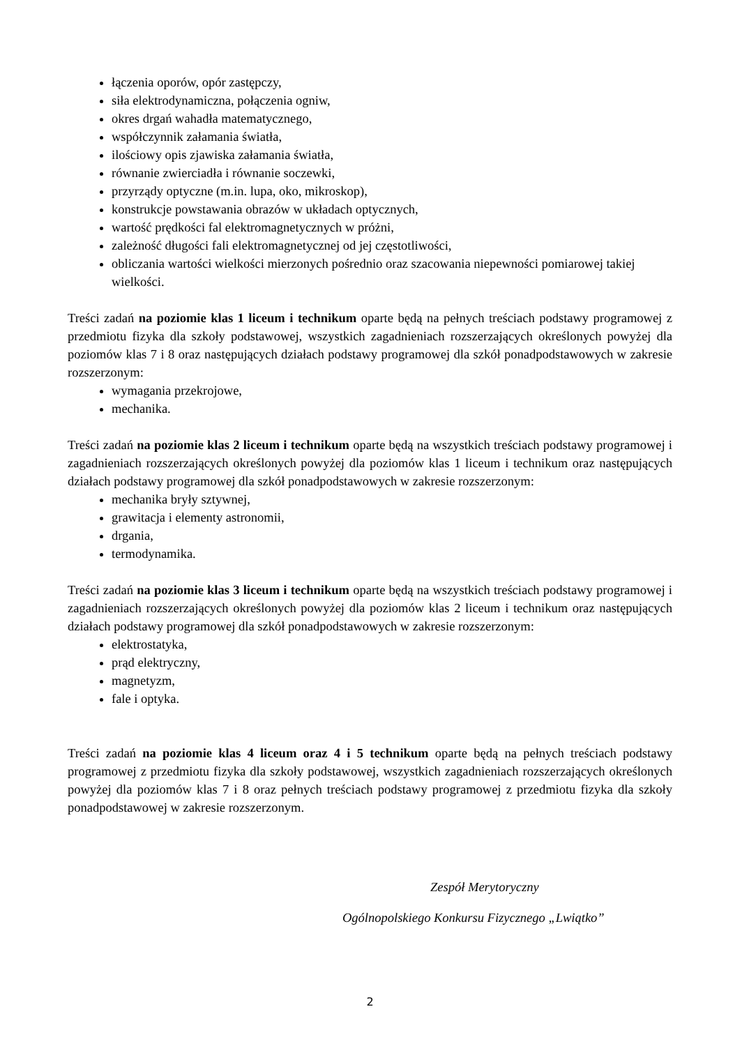łączenia oporów, opór zastępczy,
siła elektrodynamiczna, połączenia ogniw,
okres drgań wahadła matematycznego,
współczynnik załamania światła,
ilościowy opis zjawiska załamania światła,
równanie zwierciadła i równanie soczewki,
przyrządy optyczne (m.in. lupa, oko, mikroskop),
konstrukcje powstawania obrazów w układach optycznych,
wartość prędkości fal elektromagnetycznych w próżni,
zależność długości fali elektromagnetycznej od jej częstotliwości,
obliczania wartości wielkości mierzonych pośrednio oraz szacowania niepewności pomiarowej takiej wielkości.
Treści zadań na poziomie klas 1 liceum i technikum oparte będą na pełnych treściach podstawy programowej z przedmiotu fizyka dla szkoły podstawowej, wszystkich zagadnieniach rozszerzających określonych powyżej dla poziomów klas 7 i 8 oraz następujących działach podstawy programowej dla szkół ponadpodstawowych w zakresie rozszerzonym:
wymagania przekrojowe,
mechanika.
Treści zadań na poziomie klas 2 liceum i technikum oparte będą na wszystkich treściach podstawy programowej i zagadnieniach rozszerzających określonych powyżej dla poziomów klas 1 liceum i technikum oraz następujących działach podstawy programowej dla szkół ponadpodstawowych w zakresie rozszerzonym:
mechanika bryły sztywnej,
grawitacja i elementy astronomii,
drgania,
termodynamika.
Treści zadań na poziomie klas 3 liceum i technikum oparte będą na wszystkich treściach podstawy programowej i zagadnieniach rozszerzających określonych powyżej dla poziomów klas 2 liceum i technikum oraz następujących działach podstawy programowej dla szkół ponadpodstawowych w zakresie rozszerzonym:
elektrostatyka,
prąd elektryczny,
magnetyzm,
fale i optyka.
Treści zadań na poziomie klas 4 liceum oraz 4 i 5 technikum oparte będą na pełnych treściach podstawy programowej z przedmiotu fizyka dla szkoły podstawowej, wszystkich zagadnieniach rozszerzających określonych powyżej dla poziomów klas 7 i 8 oraz pełnych treściach podstawy programowej z przedmiotu fizyka dla szkoły ponadpodstawowej w zakresie rozszerzonym.
Zespół Merytoryczny
Ogólnopolskiego Konkursu Fizycznego „Lwiątko”
2